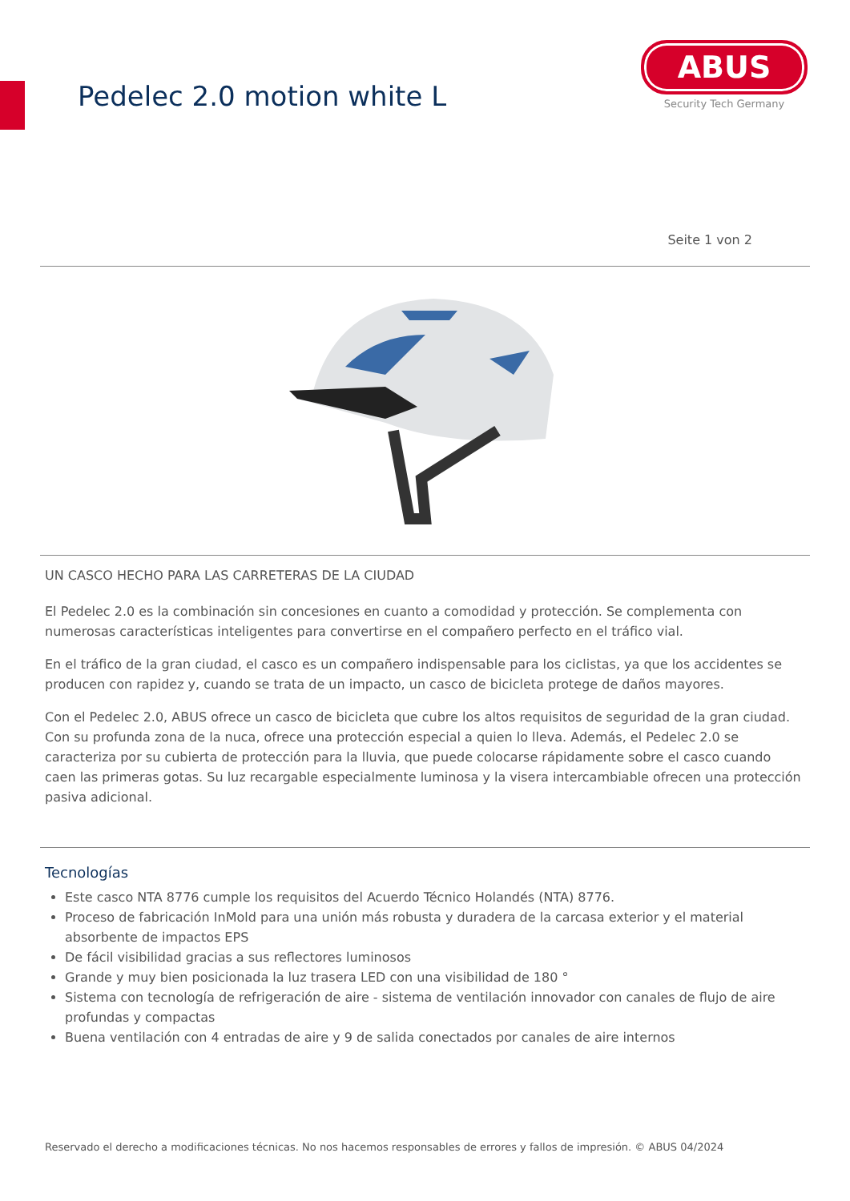Pedelec 2.0 motion white L
ABUS
Security Tech Germany
Seite 1 von 2
UN CASCO HECHO PARA LAS CARRETERAS DE LA CIUDAD
El Pedelec 2.0 es la combinación sin concesiones en cuanto a comodidad y protección. Se complementa con numerosas características inteligentes para convertirse en el compañero perfecto en el tráfico vial.
En el tráfico de la gran ciudad, el casco es un compañero indispensable para los ciclistas, ya que los accidentes se producen con rapidez y, cuando se trata de un impacto, un casco de bicicleta protege de daños mayores.
Con el Pedelec 2.0, ABUS ofrece un casco de bicicleta que cubre los altos requisitos de seguridad de la gran ciudad. Con su profunda zona de la nuca, ofrece una protección especial a quien lo lleva. Además, el Pedelec 2.0 se caracteriza por su cubierta de protección para la lluvia, que puede colocarse rápidamente sobre el casco cuando caen las primeras gotas. Su luz recargable especialmente luminosa y la visera intercambiable ofrecen una protección pasiva adicional.
Tecnologías
Este casco NTA 8776 cumple los requisitos del Acuerdo Técnico Holandés (NTA) 8776.
Proceso de fabricación InMold para una unión más robusta y duradera de la carcasa exterior y el material absorbente de impactos EPS
De fácil visibilidad gracias a sus reflectores luminosos
Grande y muy bien posicionada la luz trasera LED con una visibilidad de 180 °
Sistema con tecnología de refrigeración de aire - sistema de ventilación innovador con canales de flujo de aire profundas y compactas
Buena ventilación con 4 entradas de aire y 9 de salida conectados por canales de aire internos
Reservado el derecho a modificaciones técnicas. No nos hacemos responsables de errores y fallos de impresión. © ABUS 04/2024